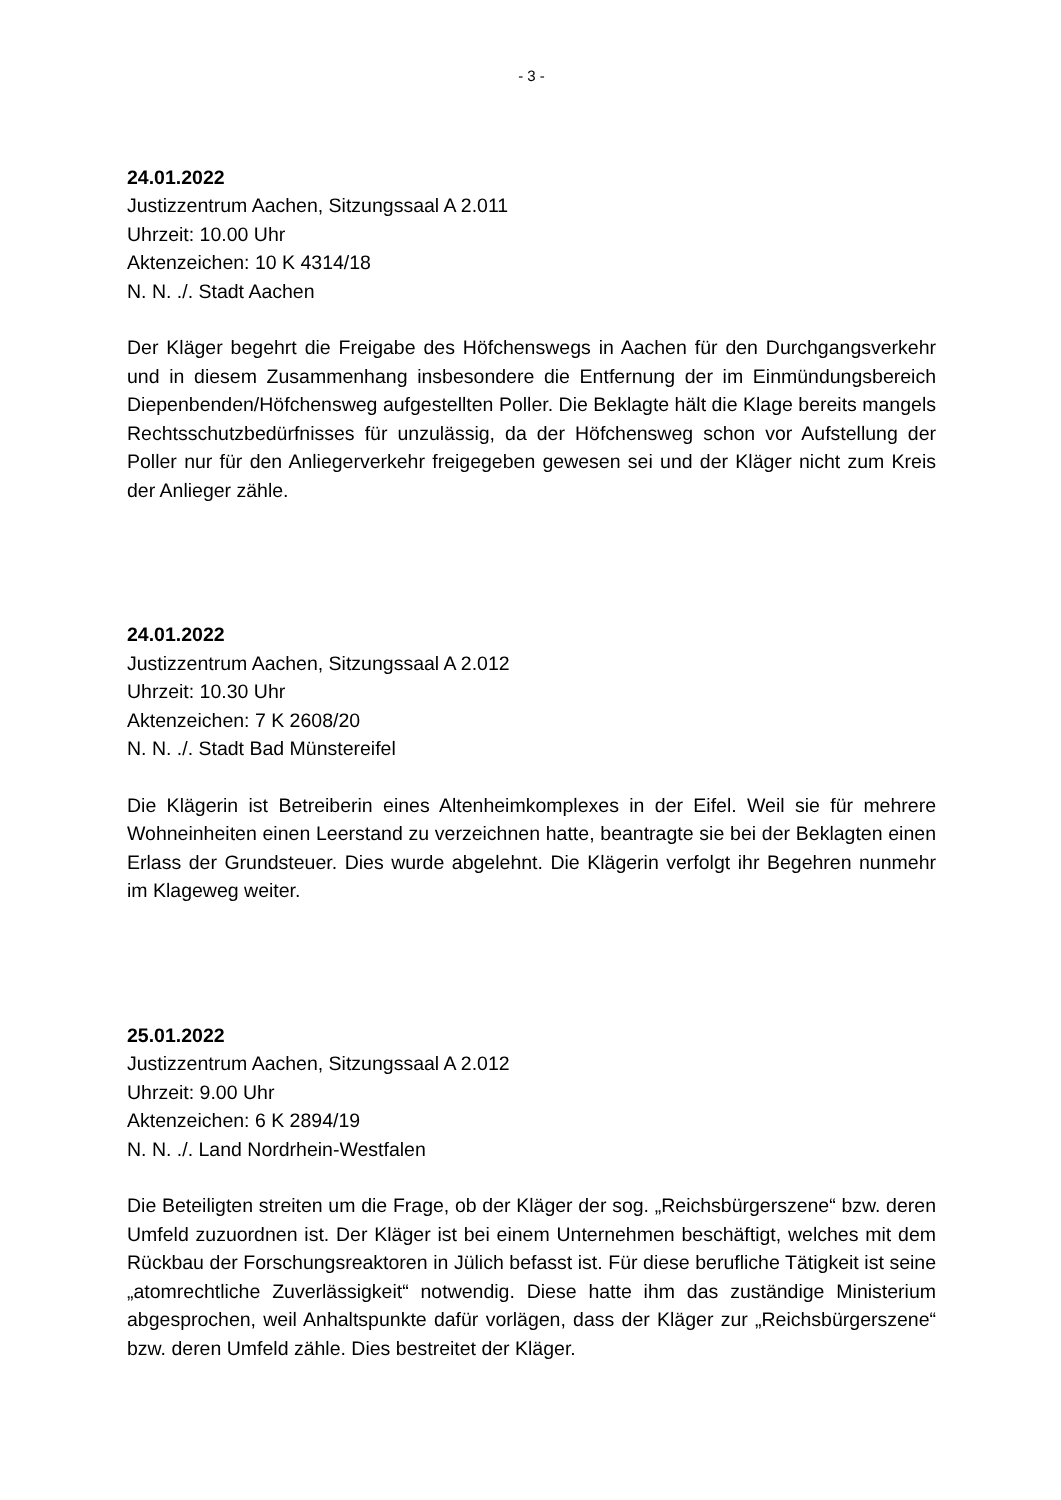- 3 -
24.01.2022
Justizzentrum Aachen, Sitzungssaal A 2.011
Uhrzeit: 10.00 Uhr
Aktenzeichen: 10 K 4314/18
N. N. ./. Stadt Aachen
Der Kläger begehrt die Freigabe des Höfchenswegs in Aachen für den Durchgangs­verkehr und in diesem Zusammenhang insbesondere die Entfernung der im Einmün­dungsbereich Diepenbenden/Höfchensweg aufgestellten Poller. Die Beklagte hält die Klage bereits mangels Rechtsschutzbedürfnisses für unzulässig, da der Höfchens­weg schon vor Aufstellung der Poller nur für den Anliegerverkehr freigegeben gewe­sen sei und der Kläger nicht zum Kreis der Anlieger zähle.
24.01.2022
Justizzentrum Aachen, Sitzungssaal A 2.012
Uhrzeit: 10.30 Uhr
Aktenzeichen: 7 K 2608/20
N. N. ./. Stadt Bad Münstereifel
Die Klägerin ist Betreiberin eines Altenheimkomplexes in der Eifel. Weil sie für meh­rere Wohneinheiten einen Leerstand zu verzeichnen hatte, beantragte sie bei der Beklagten einen Erlass der Grundsteuer. Dies wurde abgelehnt. Die Klägerin verfolgt ihr Begehren nunmehr im Klageweg weiter.
25.01.2022
Justizzentrum Aachen, Sitzungssaal A 2.012
Uhrzeit: 9.00 Uhr
Aktenzeichen: 6 K 2894/19
N. N. ./. Land Nordrhein-Westfalen
Die Beteiligten streiten um die Frage, ob der Kläger der sog. „Reichsbürgerszene“ bzw. deren Umfeld zuzuordnen ist. Der Kläger ist bei einem Unternehmen beschäf­tigt, welches mit dem Rückbau der Forschungsreaktoren in Jülich befasst ist. Für diese berufliche Tätigkeit ist seine „atomrechtliche Zuverlässigkeit“ notwendig. Diese hatte ihm das zuständige Ministerium abgesprochen, weil Anhaltspunkte dafür vorlä­gen, dass der Kläger zur „Reichsbürgerszene“ bzw. deren Umfeld zähle. Dies be­streitet der Kläger.